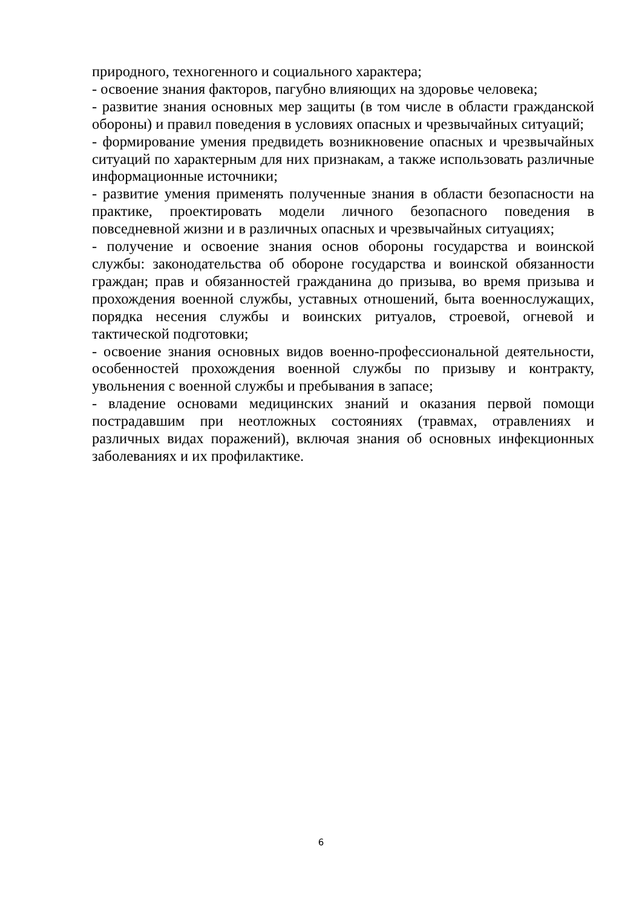природного, техногенного и социального характера;
- освоение знания факторов, пагубно влияющих на здоровье человека;
- развитие знания основных мер защиты (в том числе в области гражданской обороны) и правил поведения в условиях опасных и чрезвычайных ситуаций;
- формирование умения предвидеть возникновение опасных и чрезвычайных ситуаций по характерным для них признакам, а также использовать различные информационные источники;
- развитие умения применять полученные знания в области безопасности на практике, проектировать модели личного безопасного поведения в повседневной жизни и в различных опасных и чрезвычайных ситуациях;
- получение и освоение знания основ обороны государства и воинской службы: законодательства об обороне государства и воинской обязанности граждан; прав и обязанностей гражданина до призыва, во время призыва и прохождения военной службы, уставных отношений, быта военнослужащих, порядка несения службы и воинских ритуалов, строевой, огневой и тактической подготовки;
- освоение знания основных видов военно-профессиональной деятельности, особенностей прохождения военной службы по призыву и контракту, увольнения с военной службы и пребывания в запасе;
- владение основами медицинских знаний и оказания первой помощи пострадавшим при неотложных состояниях (травмах, отравлениях и различных видах поражений), включая знания об основных инфекционных заболеваниях и их профилактике.
6